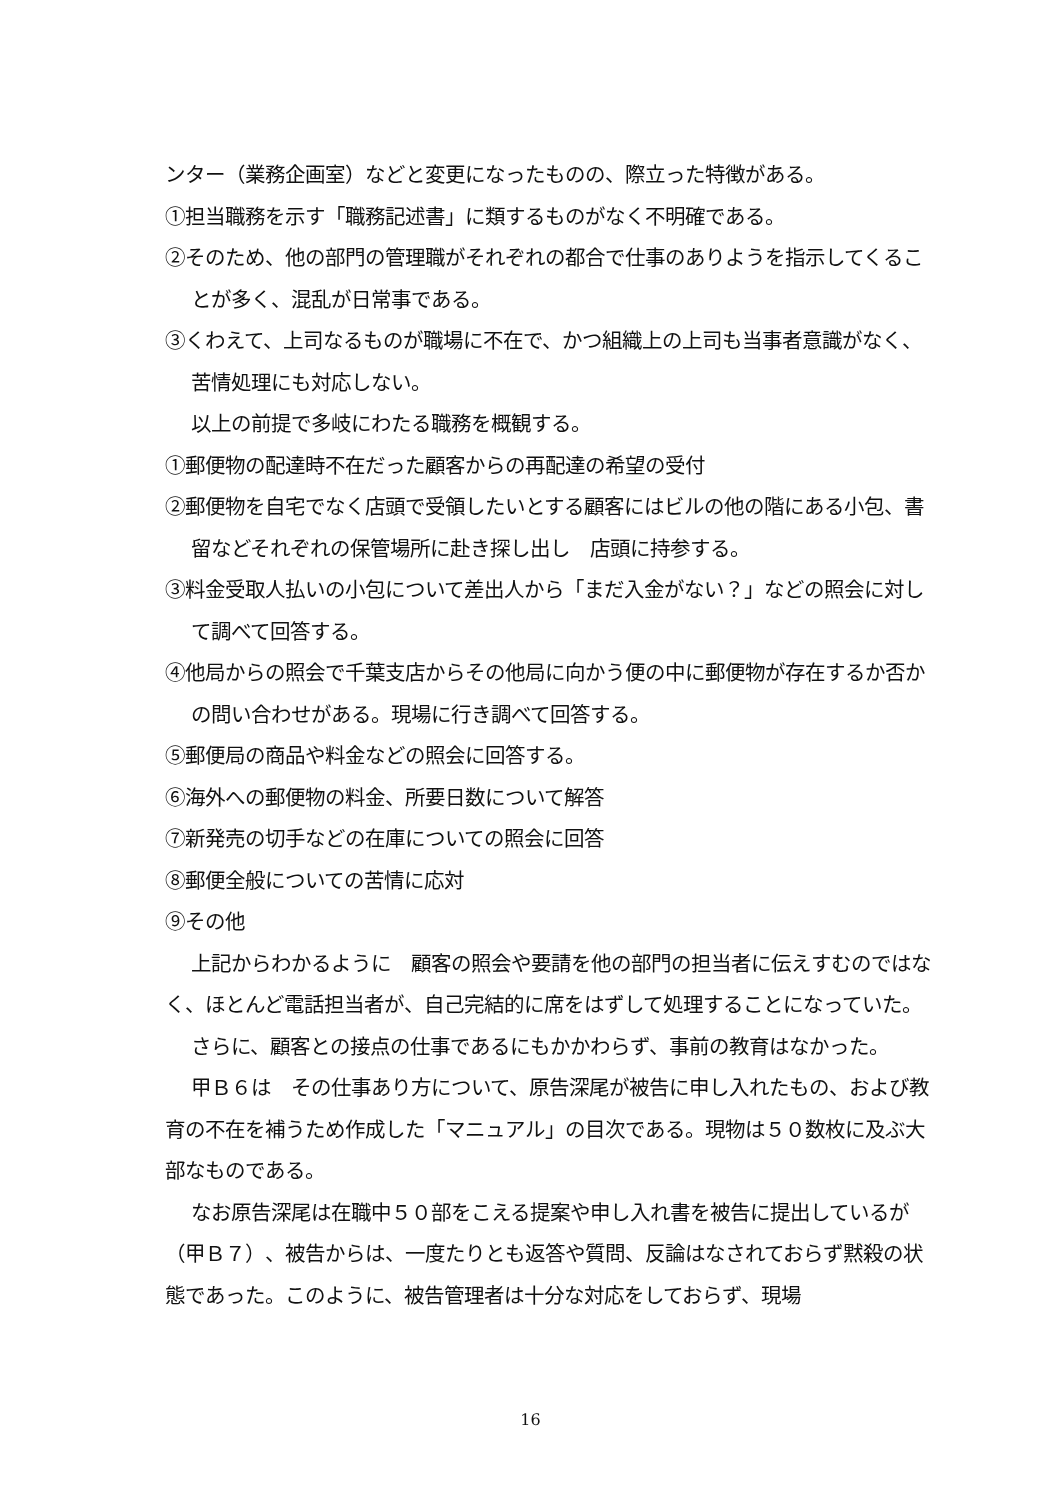ンター（業務企画室）などと変更になったものの、際立った特徴がある。
①担当職務を示す「職務記述書」に類するものがなく不明確である。
②そのため、他の部門の管理職がそれぞれの都合で仕事のありようを指示してくることが多く、混乱が日常事である。
③くわえて、上司なるものが職場に不在で、かつ組織上の上司も当事者意識がなく、苦情処理にも対応しない。
以上の前提で多岐にわたる職務を概観する。
①郵便物の配達時不在だった顧客からの再配達の希望の受付
②郵便物を自宅でなく店頭で受領したいとする顧客にはビルの他の階にある小包、書留などそれぞれの保管場所に赴き探し出し　店頭に持参する。
③料金受取人払いの小包について差出人から「まだ入金がない？」などの照会に対して調べて回答する。
④他局からの照会で千葉支店からその他局に向かう便の中に郵便物が存在するか否かの問い合わせがある。現場に行き調べて回答する。
⑤郵便局の商品や料金などの照会に回答する。
⑥海外への郵便物の料金、所要日数について解答
⑦新発売の切手などの在庫についての照会に回答
⑧郵便全般についての苦情に応対
⑨その他
上記からわかるように　顧客の照会や要請を他の部門の担当者に伝えすむのではなく、ほとんど電話担当者が、自己完結的に席をはずして処理することになっていた。
さらに、顧客との接点の仕事であるにもかかわらず、事前の教育はなかった。
甲Ｂ６は　その仕事あり方について、原告深尾が被告に申し入れたもの、および教育の不在を補うため作成した「マニュアル」の目次である。現物は５０数枚に及ぶ大部なものである。
なお原告深尾は在職中５０部をこえる提案や申し入れ書を被告に提出しているが（甲Ｂ７）、被告からは、一度たりとも返答や質問、反論はなされておらず黙殺の状態であった。このように、被告管理者は十分な対応をしておらず、現場
16